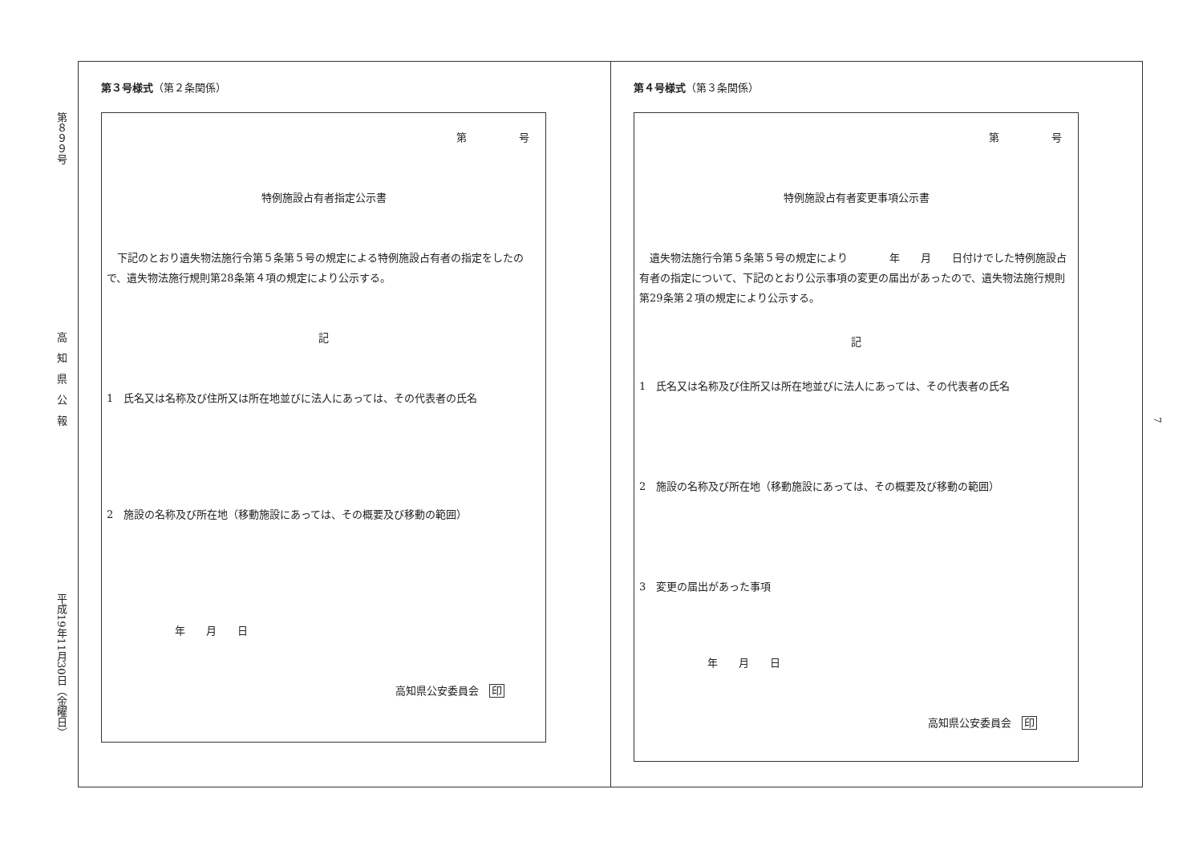第８９９号 高　知　県　公　報 平成19年11月30日（金曜日）
第３号様式（第２条関係）
第　　　　　号
特例施設占有者指定公示書
　下記のとおり遺失物法施行令第５条第５号の規定による特例施設占有者の指定をしたので、遺失物法施行規則第28条第４項の規定により公示する。
記
1　氏名又は名称及び住所又は所在地並びに法人にあっては、その代表者の氏名
2　施設の名称及び所在地（移動施設にあっては、その概要及び移動の範囲）
年　　月　　日
高知県公安委員会　印
第４号様式（第３条関係）
第　　　　　号
特例施設占有者変更事項公示書
　遺失物法施行令第５条第５号の規定により　　　　年　　月　　日付けでした特例施設占有者の指定について、下記のとおり公示事項の変更の届出があったので、遺失物法施行規則第29条第２項の規定により公示する。
記
1　氏名又は名称及び住所又は所在地並びに法人にあっては、その代表者の氏名
2　施設の名称及び所在地（移動施設にあっては、その概要及び移動の範囲）
3　変更の届出があった事項
年　　月　　日
高知県公安委員会　印
7